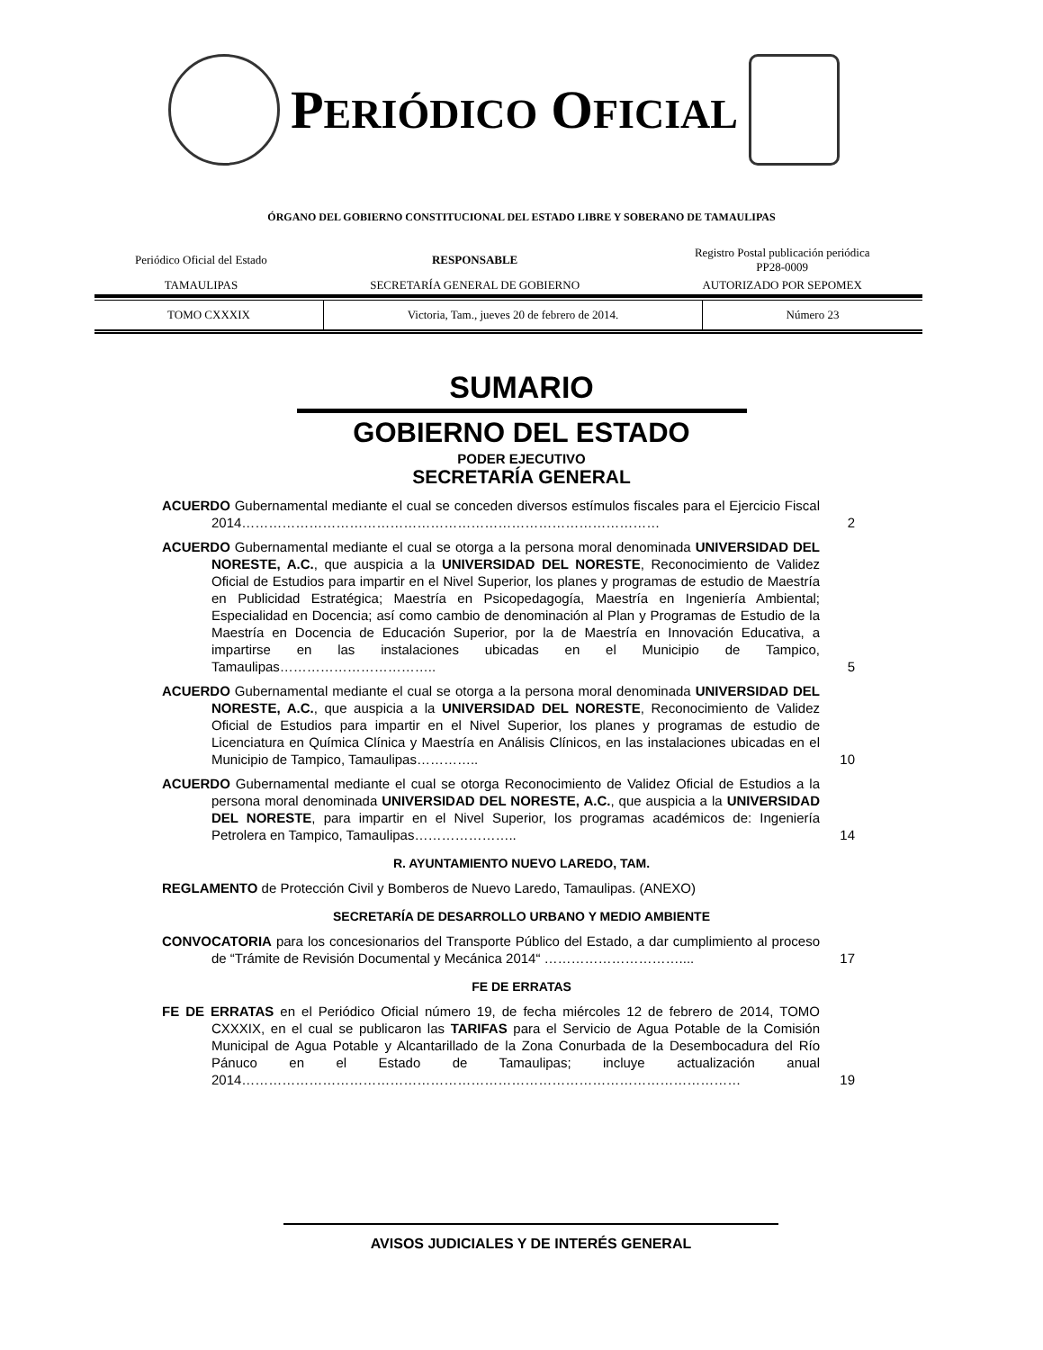PERIÓDICO OFICIAL
ÓRGANO DEL GOBIERNO CONSTITUCIONAL DEL ESTADO LIBRE Y SOBERANO DE TAMAULIPAS
| Periódico Oficial del Estado | RESPONSABLE | Registro Postal publicación periódica PP28-0009 |
| TAMAULIPAS | SECRETARÍA GENERAL DE GOBIERNO | AUTORIZADO POR SEPOMEX |
| TOMO CXXXIX | Victoria, Tam., jueves 20 de febrero de 2014. | Número 23 |
SUMARIO
GOBIERNO DEL ESTADO
PODER EJECUTIVO
SECRETARÍA GENERAL
ACUERDO Gubernamental mediante el cual se conceden diversos estímulos fiscales para el Ejercicio Fiscal 2014…………………………………………………………………………………
2
ACUERDO Gubernamental mediante el cual se otorga a la persona moral denominada UNIVERSIDAD DEL NORESTE, A.C., que auspicia a la UNIVERSIDAD DEL NORESTE, Reconocimiento de Validez Oficial de Estudios para impartir en el Nivel Superior, los planes y programas de estudio de Maestría en Publicidad Estratégica; Maestría en Psicopedagogía, Maestría en Ingeniería Ambiental; Especialidad en Docencia; así como cambio de denominación al Plan y Programas de Estudio de la Maestría en Docencia de Educación Superior, por la de Maestría en Innovación Educativa, a impartirse en las instalaciones ubicadas en el Municipio de Tampico, Tamaulipas……………………………..
5
ACUERDO Gubernamental mediante el cual se otorga a la persona moral denominada UNIVERSIDAD DEL NORESTE, A.C., que auspicia a la UNIVERSIDAD DEL NORESTE, Reconocimiento de Validez Oficial de Estudios para impartir en el Nivel Superior, los planes y programas de estudio de Licenciatura en Química Clínica y Maestría en Análisis Clínicos, en las instalaciones ubicadas en el Municipio de Tampico, Tamaulipas…………..
10
ACUERDO Gubernamental mediante el cual se otorga Reconocimiento de Validez Oficial de Estudios a la persona moral denominada UNIVERSIDAD DEL NORESTE, A.C., que auspicia a la UNIVERSIDAD DEL NORESTE, para impartir en el Nivel Superior, los programas académicos de: Ingeniería Petrolera en Tampico, Tamaulipas…………………..
14
R. AYUNTAMIENTO NUEVO LAREDO, TAM.
REGLAMENTO de Protección Civil y Bomberos de Nuevo Laredo, Tamaulipas. (ANEXO)
SECRETARÍA DE DESARROLLO URBANO Y MEDIO AMBIENTE
CONVOCATORIA para los concesionarios del Transporte Público del Estado, a dar cumplimiento al proceso de “Trámite de Revisión Documental y Mecánica 2014“ …………………………....
17
FE DE ERRATAS
FE DE ERRATAS en el Periódico Oficial número 19, de fecha miércoles 12 de febrero de 2014, TOMO CXXXIX, en el cual se publicaron las TARIFAS para el Servicio de Agua Potable de la Comisión Municipal de Agua Potable y Alcantarillado de la Zona Conurbada de la Desembocadura del Río Pánuco en el Estado de Tamaulipas; incluye actualización anual 2014…………………………………………………………………………………………………
19
AVISOS JUDICIALES Y DE INTERÉS GENERAL